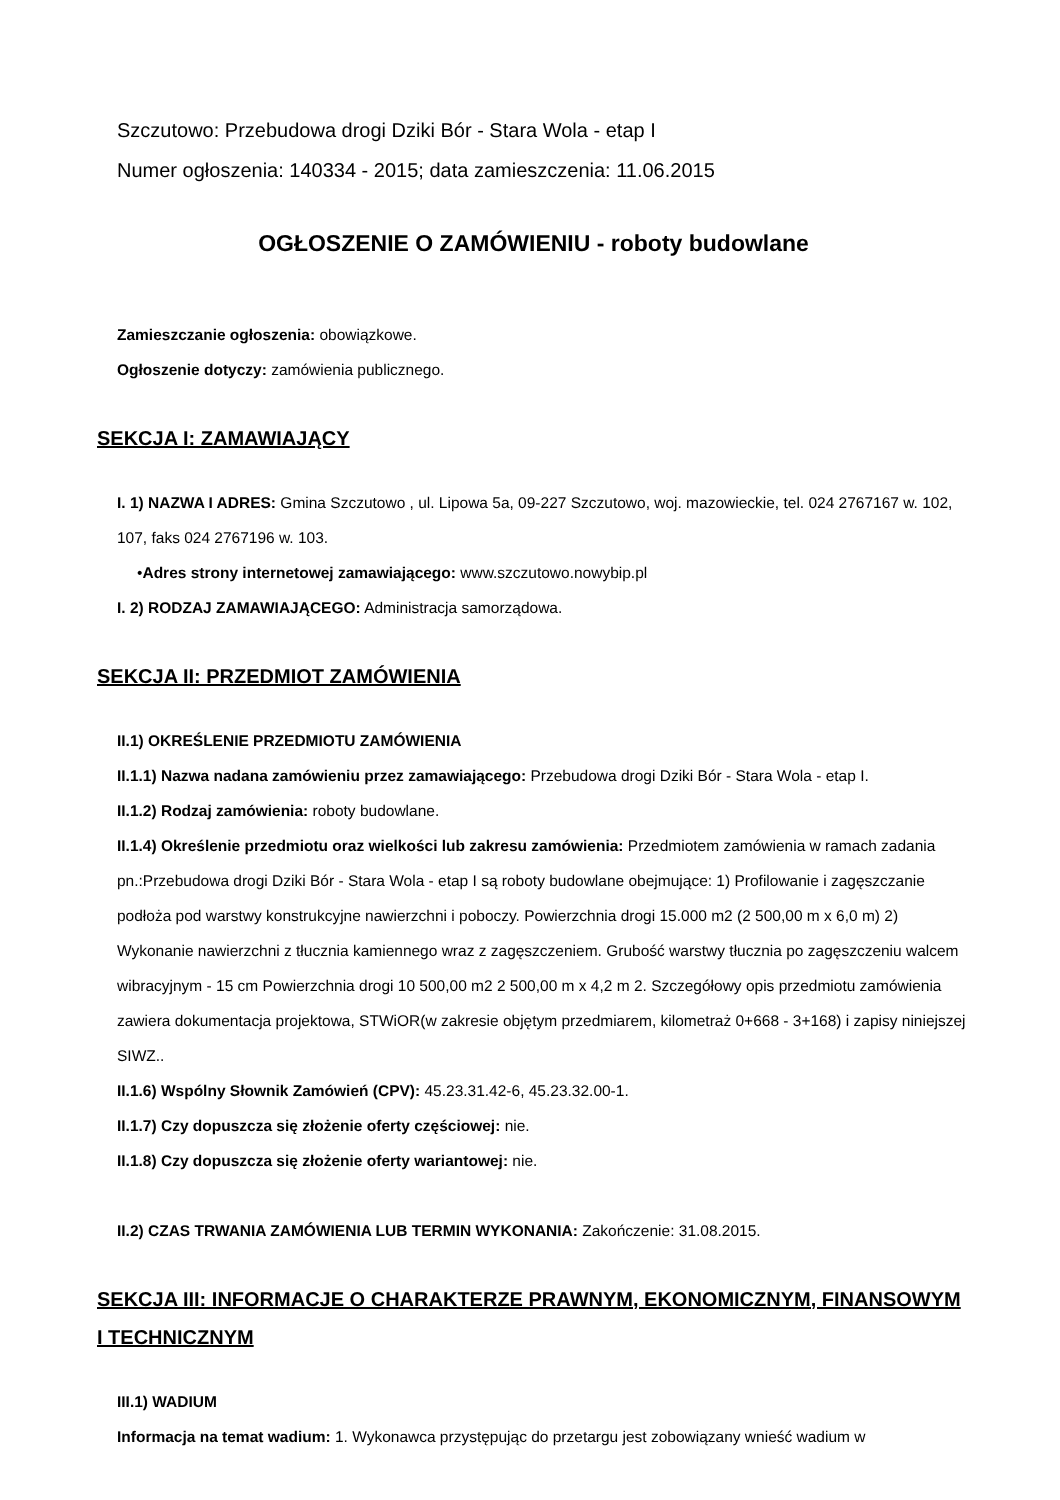Szczutowo: Przebudowa drogi Dziki Bór - Stara Wola - etap I
Numer ogłoszenia: 140334 - 2015; data zamieszczenia: 11.06.2015
OGŁOSZENIE O ZAMÓWIENIU - roboty budowlane
Zamieszczanie ogłoszenia: obowiązkowe.
Ogłoszenie dotyczy: zamówienia publicznego.
SEKCJA I: ZAMAWIAJĄCY
I. 1) NAZWA I ADRES: Gmina Szczutowo , ul. Lipowa 5a, 09-227 Szczutowo, woj. mazowieckie, tel. 024 2767167 w. 102, 107, faks 024 2767196 w. 103.
•Adres strony internetowej zamawiającego: www.szczutowo.nowybip.pl
I. 2) RODZAJ ZAMAWIAJĄCEGO: Administracja samorządowa.
SEKCJA II: PRZEDMIOT ZAMÓWIENIA
II.1) OKREŚLENIE PRZEDMIOTU ZAMÓWIENIA
II.1.1) Nazwa nadana zamówieniu przez zamawiającego: Przebudowa drogi Dziki Bór - Stara Wola - etap I.
II.1.2) Rodzaj zamówienia: roboty budowlane.
II.1.4) Określenie przedmiotu oraz wielkości lub zakresu zamówienia: Przedmiotem zamówienia w ramach zadania pn.:Przebudowa drogi Dziki Bór - Stara Wola - etap I są roboty budowlane obejmujące: 1) Profilowanie i zagęszczanie podłoża pod warstwy konstrukcyjne nawierzchni i poboczy. Powierzchnia drogi 15.000 m2 (2 500,00 m x 6,0 m) 2) Wykonanie nawierzchni z tłucznia kamiennego wraz z zagęszczeniem. Grubość warstwy tłucznia po zagęszczeniu walcem wibracyjnym - 15 cm Powierzchnia drogi 10 500,00 m2 2 500,00 m x 4,2 m 2. Szczegółowy opis przedmiotu zamówienia zawiera dokumentacja projektowa, STWiOR(w zakresie objętym przedmiarem, kilometraż 0+668 - 3+168) i zapisy niniejszej SIWZ..
II.1.6) Wspólny Słownik Zamówień (CPV): 45.23.31.42-6, 45.23.32.00-1.
II.1.7) Czy dopuszcza się złożenie oferty częściowej: nie.
II.1.8) Czy dopuszcza się złożenie oferty wariantowej: nie.
II.2) CZAS TRWANIA ZAMÓWIENIA LUB TERMIN WYKONANIA: Zakończenie: 31.08.2015.
SEKCJA III: INFORMACJE O CHARAKTERZE PRAWNYM, EKONOMICZNYM, FINANSOWYM I TECHNICZNYM
III.1) WADIUM
Informacja na temat wadium: 1. Wykonawca przystępując do przetargu jest zobowiązany wnieść wadium w